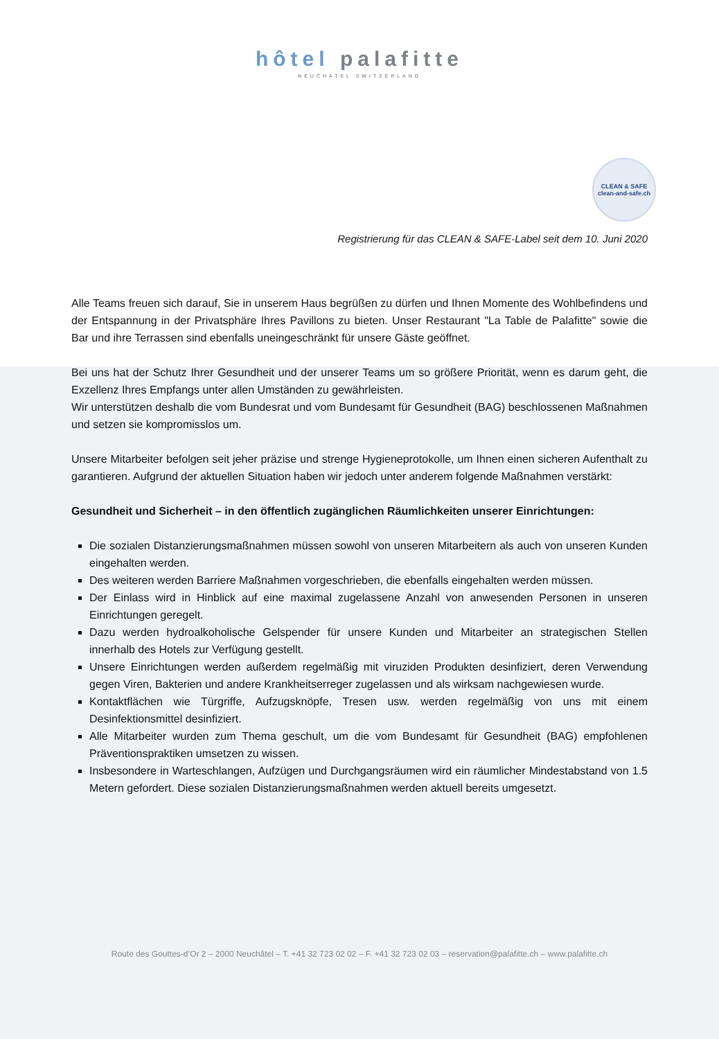hôtel palafitte
NEUCHATEL SWITZERLAND
CLEAN & SAFE
clean-and-safe.ch
Registrierung für das CLEAN & SAFE-Label seit dem 10. Juni 2020
Alle Teams freuen sich darauf, Sie in unserem Haus begrüßen zu dürfen und Ihnen Momente des Wohlbefindens und der Entspannung in der Privatsphäre Ihres Pavillons zu bieten. Unser Restaurant "La Table de Palafitte" sowie die Bar und ihre Terrassen sind ebenfalls uneingeschränkt für unsere Gäste geöffnet.
Bei uns hat der Schutz Ihrer Gesundheit und der unserer Teams um so größere Priorität, wenn es darum geht, die Exzellenz Ihres Empfangs unter allen Umständen zu gewährleisten.
Wir unterstützen deshalb die vom Bundesrat und vom Bundesamt für Gesundheit (BAG) beschlossenen Maßnahmen und setzen sie kompromisslos um.
Unsere Mitarbeiter befolgen seit jeher präzise und strenge Hygieneprotokolle, um Ihnen einen sicheren Aufenthalt zu garantieren. Aufgrund der aktuellen Situation haben wir jedoch unter anderem folgende Maßnahmen verstärkt:
Gesundheit und Sicherheit – in den öffentlich zugänglichen Räumlichkeiten unserer Einrichtungen:
Die sozialen Distanzierungsmaßnahmen müssen sowohl von unseren Mitarbeitern als auch von unseren Kunden eingehalten werden.
Des weiteren werden Barriere Maßnahmen vorgeschrieben, die ebenfalls eingehalten werden müssen.
Der Einlass wird in Hinblick auf eine maximal zugelassene Anzahl von anwesenden Personen in unseren Einrichtungen geregelt.
Dazu werden hydroalkoholische Gelspender für unsere Kunden und Mitarbeiter an strategischen Stellen innerhalb des Hotels zur Verfügung gestellt.
Unsere Einrichtungen werden außerdem regelmäßig mit viruziden Produkten desinfiziert, deren Verwendung gegen Viren, Bakterien und andere Krankheitserreger zugelassen und als wirksam nachgewiesen wurde.
Kontaktflächen wie Türgriffe, Aufzugsknöpfe, Tresen usw. werden regelmäßig von uns mit einem Desinfektionsmittel desinfiziert.
Alle Mitarbeiter wurden zum Thema geschult, um die vom Bundesamt für Gesundheit (BAG) empfohlenen Präventionspraktiken umsetzen zu wissen.
Insbesondere in Warteschlangen, Aufzügen und Durchgangsräumen wird ein räumlicher Mindestabstand von 1.5 Metern gefordert. Diese sozialen Distanzierungsmaßnahmen werden aktuell bereits umgesetzt.
Route des Gouttes-d’Or 2 – 2000 Neuchâtel – T. +41 32 723 02 02 – F. +41 32 723 02 03 – reservation@palafitte.ch – www.palafitte.ch